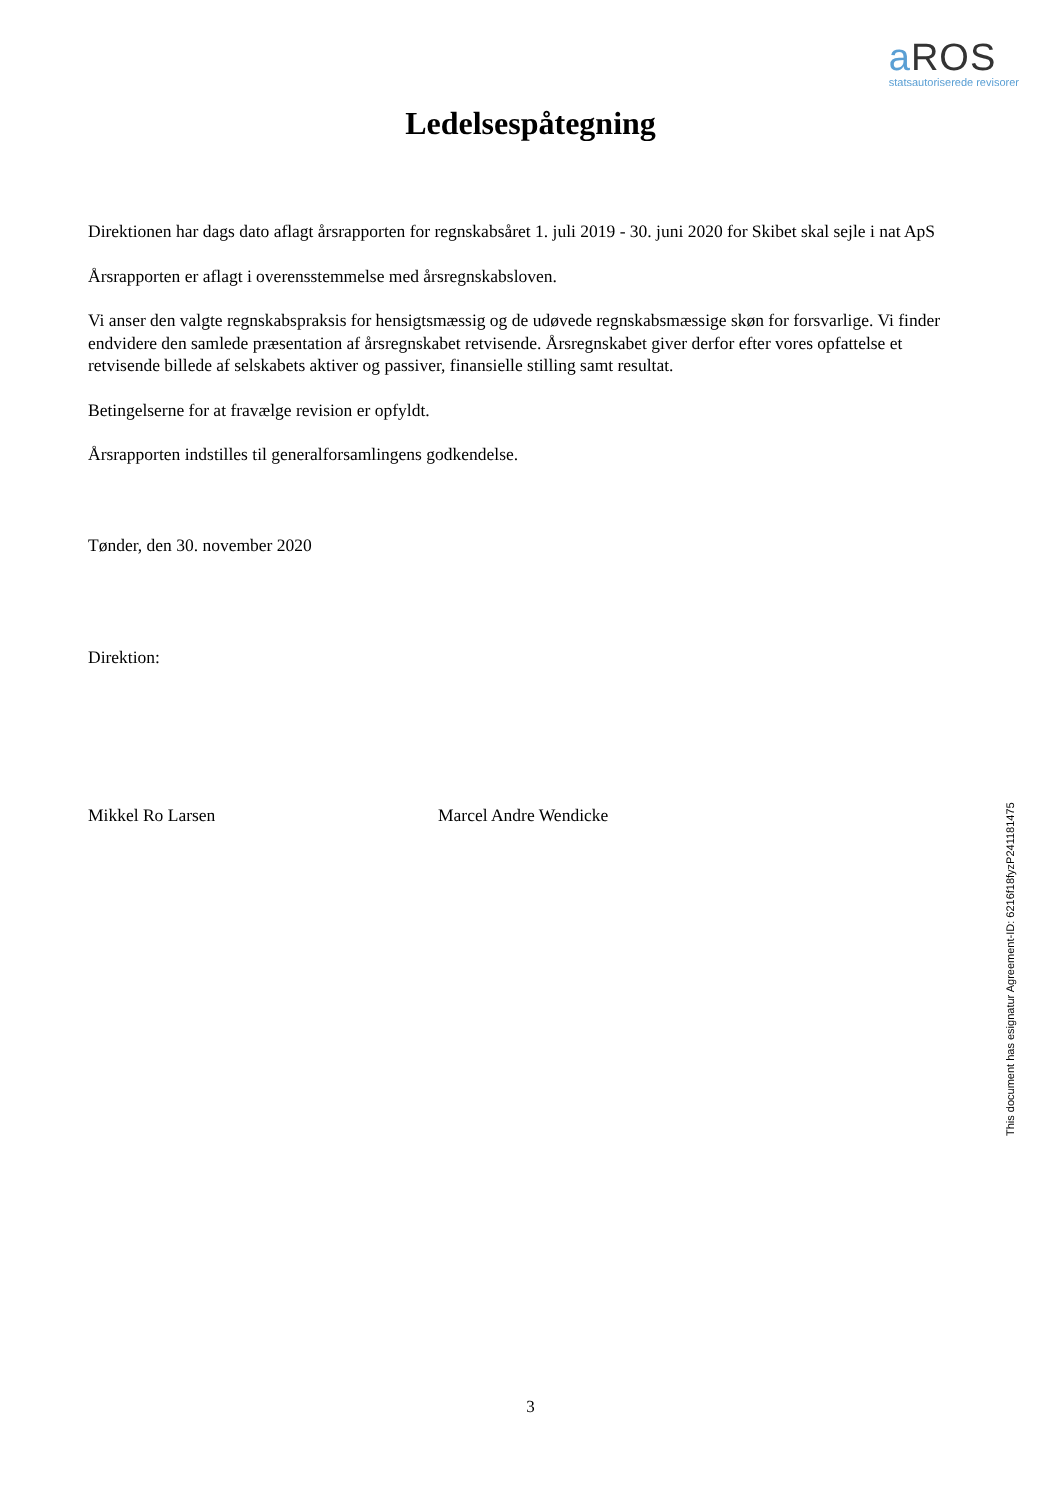a ROS
statsautoriserede revisorer
Ledelsespåtegning
Direktionen har dags dato aflagt årsrapporten for regnskabsåret 1. juli 2019 - 30. juni 2020 for Skibet skal sejle i nat ApS
Årsrapporten er aflagt i overensstemmelse med årsregnskabsloven.
Vi anser den valgte regnskabspraksis for hensigtsmæssig og de udøvede regnskabsmæssige skøn for forsvarlige. Vi finder endvidere den samlede præsentation af årsregnskabet retvisende. Årsregnskabet giver derfor efter vores opfattelse et retvisende billede af selskabets aktiver og passiver, finansielle stilling samt resultat.
Betingelserne for at fravælge revision er opfyldt.
Årsrapporten indstilles til generalforsamlingens godkendelse.
Tønder, den 30. november 2020
Direktion:
Mikkel Ro Larsen Marcel Andre Wendicke
This document has esignatur Agreement-ID: 6216f18fyzP241181475
3